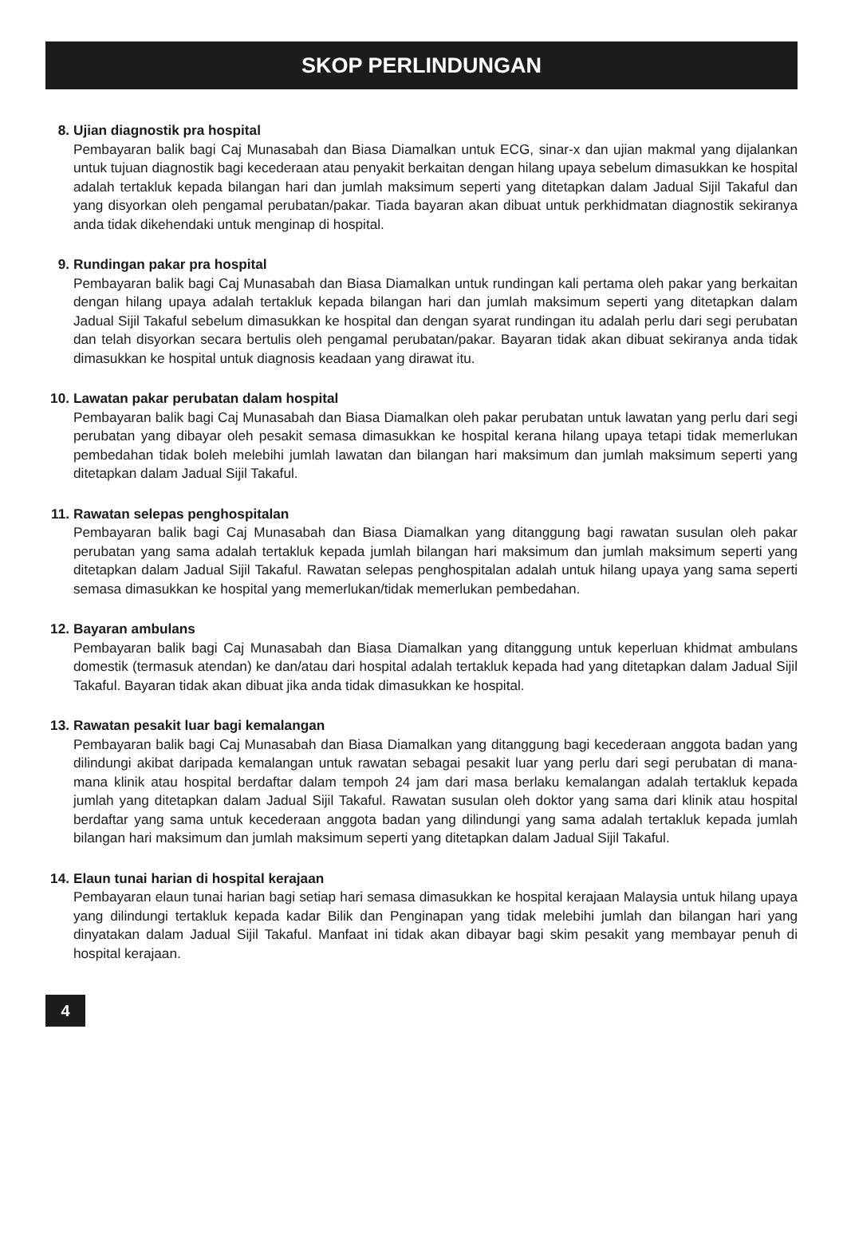SKOP PERLINDUNGAN
8. Ujian diagnostik pra hospital
Pembayaran balik bagi Caj Munasabah dan Biasa Diamalkan untuk ECG, sinar-x dan ujian makmal yang dijalankan untuk tujuan diagnostik bagi kecederaan atau penyakit berkaitan dengan hilang upaya sebelum dimasukkan ke hospital adalah tertakluk kepada bilangan hari dan jumlah maksimum seperti yang ditetapkan dalam Jadual Sijil Takaful dan yang disyorkan oleh pengamal perubatan/pakar. Tiada bayaran akan dibuat untuk perkhidmatan diagnostik sekiranya anda tidak dikehendaki untuk menginap di hospital.
9. Rundingan pakar pra hospital
Pembayaran balik bagi Caj Munasabah dan Biasa Diamalkan untuk rundingan kali pertama oleh pakar yang berkaitan dengan hilang upaya adalah tertakluk kepada bilangan hari dan jumlah maksimum seperti yang ditetapkan dalam Jadual Sijil Takaful sebelum dimasukkan ke hospital dan dengan syarat rundingan itu adalah perlu dari segi perubatan dan telah disyorkan secara bertulis oleh pengamal perubatan/pakar. Bayaran tidak akan dibuat sekiranya anda tidak dimasukkan ke hospital untuk diagnosis keadaan yang dirawat itu.
10. Lawatan pakar perubatan dalam hospital
Pembayaran balik bagi Caj Munasabah dan Biasa Diamalkan oleh pakar perubatan untuk lawatan yang perlu dari segi perubatan yang dibayar oleh pesakit semasa dimasukkan ke hospital kerana hilang upaya tetapi tidak memerlukan pembedahan tidak boleh melebihi jumlah lawatan dan bilangan hari maksimum dan jumlah maksimum seperti yang ditetapkan dalam Jadual Sijil Takaful.
11. Rawatan selepas penghospitalan
Pembayaran balik bagi Caj Munasabah dan Biasa Diamalkan yang ditanggung bagi rawatan susulan oleh pakar perubatan yang sama adalah tertakluk kepada jumlah bilangan hari maksimum dan jumlah maksimum seperti yang ditetapkan dalam Jadual Sijil Takaful. Rawatan selepas penghospitalan adalah untuk hilang upaya yang sama seperti semasa dimasukkan ke hospital yang memerlukan/tidak memerlukan pembedahan.
12. Bayaran ambulans
Pembayaran balik bagi Caj Munasabah dan Biasa Diamalkan yang ditanggung untuk keperluan khidmat ambulans domestik (termasuk atendan) ke dan/atau dari hospital adalah tertakluk kepada had yang ditetapkan dalam Jadual Sijil Takaful. Bayaran tidak akan dibuat jika anda tidak dimasukkan ke hospital.
13. Rawatan pesakit luar bagi kemalangan
Pembayaran balik bagi Caj Munasabah dan Biasa Diamalkan yang ditanggung bagi kecederaan anggota badan yang dilindungi akibat daripada kemalangan untuk rawatan sebagai pesakit luar yang perlu dari segi perubatan di mana-mana klinik atau hospital berdaftar dalam tempoh 24 jam dari masa berlaku kemalangan adalah tertakluk kepada jumlah yang ditetapkan dalam Jadual Sijil Takaful. Rawatan susulan oleh doktor yang sama dari klinik atau hospital berdaftar yang sama untuk kecederaan anggota badan yang dilindungi yang sama adalah tertakluk kepada jumlah bilangan hari maksimum dan jumlah maksimum seperti yang ditetapkan dalam Jadual Sijil Takaful.
14. Elaun tunai harian di hospital kerajaan
Pembayaran elaun tunai harian bagi setiap hari semasa dimasukkan ke hospital kerajaan Malaysia untuk hilang upaya yang dilindungi tertakluk kepada kadar Bilik dan Penginapan yang tidak melebihi jumlah dan bilangan hari yang dinyatakan dalam Jadual Sijil Takaful. Manfaat ini tidak akan dibayar bagi skim pesakit yang membayar penuh di hospital kerajaan.
4